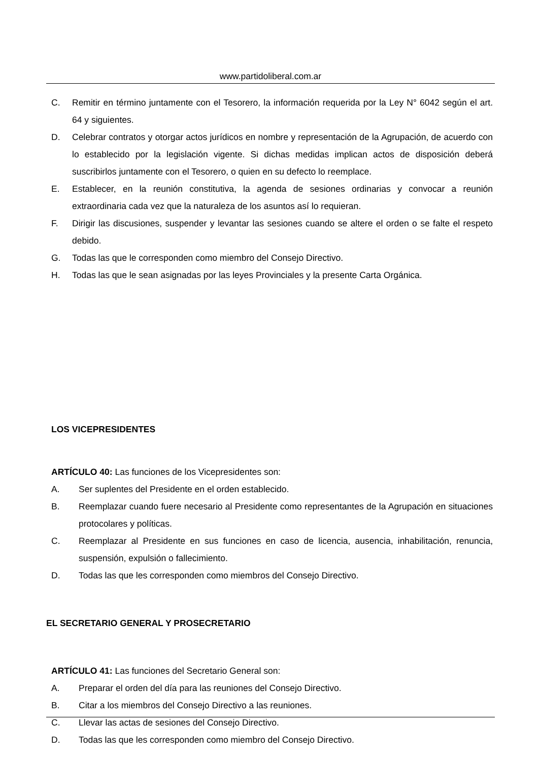www.partidoliberal.com.ar
C. Remitir en término juntamente con el Tesorero, la información requerida por la Ley N° 6042 según el art. 64 y siguientes.
D. Celebrar contratos y otorgar actos jurídicos en nombre y representación de la Agrupación, de acuerdo con lo establecido por la legislación vigente. Si dichas medidas implican actos de disposición deberá suscribirlos juntamente con el Tesorero, o quien en su defecto lo reemplace.
E. Establecer, en la reunión constitutiva, la agenda de sesiones ordinarias y convocar a reunión extraordinaria cada vez que la naturaleza de los asuntos así lo requieran.
F. Dirigir las discusiones, suspender y levantar las sesiones cuando se altere el orden o se falte el respeto debido.
G. Todas las que le corresponden como miembro del Consejo Directivo.
H. Todas las que le sean asignadas por las leyes Provinciales y la presente Carta Orgánica.
LOS VICEPRESIDENTES
ARTÍCULO 40: Las funciones de los Vicepresidentes son:
A. Ser suplentes del Presidente en el orden establecido.
B. Reemplazar cuando fuere necesario al Presidente como representantes de la Agrupación en situaciones protocolares y políticas.
C. Reemplazar al Presidente en sus funciones en caso de licencia, ausencia, inhabilitación, renuncia, suspensión, expulsión o fallecimiento.
D. Todas las que les corresponden como miembros del Consejo Directivo.
EL SECRETARIO GENERAL Y PROSECRETARIO
ARTÍCULO 41: Las funciones del Secretario General son:
A. Preparar el orden del día para las reuniones del Consejo Directivo.
B. Citar a los miembros del Consejo Directivo a las reuniones.
C. Llevar las actas de sesiones del Consejo Directivo.
D. Todas las que les corresponden como miembro del Consejo Directivo.